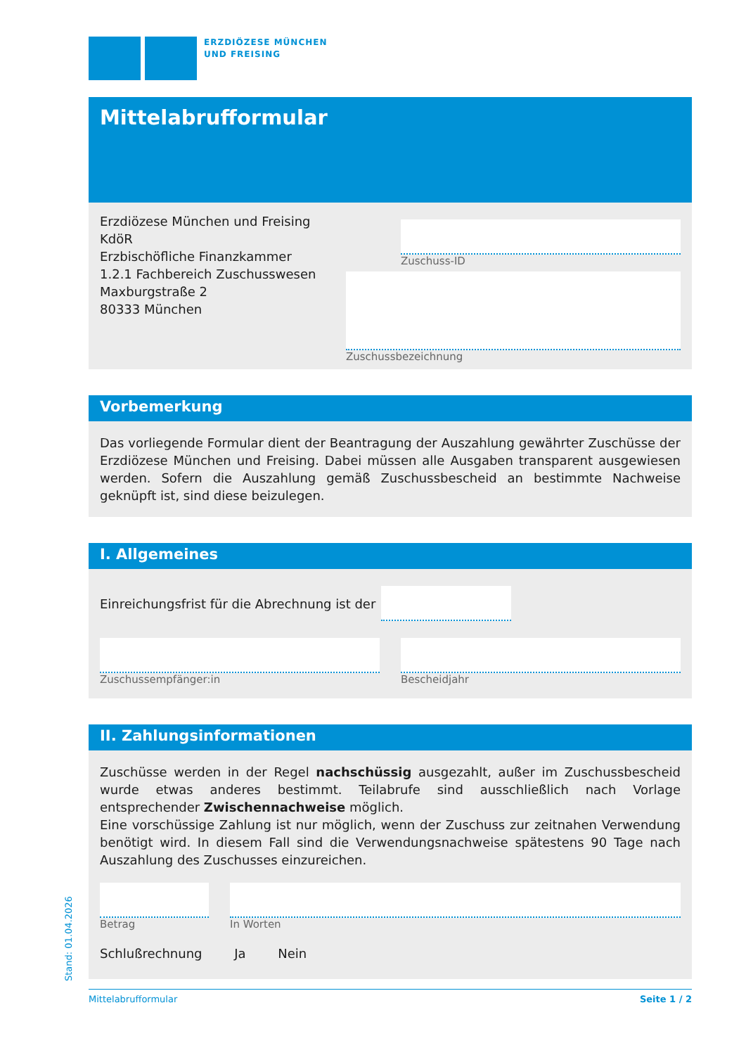ERZDIÖZESE MÜNCHEN
UND FREISING
Mittelabrufformular
Erzdiözese München und Freising KdöR
Erzbischöfliche Finanzkammer
1.2.1 Fachbereich Zuschusswesen
Maxburgstraße 2
80333 München
Zuschuss-ID
Zuschussbezeichnung
Vorbemerkung
Das vorliegende Formular dient der Beantragung der Auszahlung gewährter Zuschüsse der Erzdiözese München und Freising. Dabei müssen alle Ausgaben transparent ausgewiesen werden. Sofern die Auszahlung gemäß Zuschussbescheid an bestimmte Nachweise geknüpft ist, sind diese beizulegen.
I. Allgemeines
Einreichungsfrist für die Abrechnung ist der
Zuschussempfänger:in Bescheidjahr
II. Zahlungsinformationen
Zuschüsse werden in der Regel nachschüssig ausgezahlt, außer im Zuschussbescheid wurde etwas anderes bestimmt. Teilabrufe sind ausschließlich nach Vorlage entsprechender Zwischennachweise möglich.
Eine vorschüssige Zahlung ist nur möglich, wenn der Zuschuss zur zeitnahen Verwendung benötigt wird. In diesem Fall sind die Verwendungsnachweise spätestens 90 Tage nach Auszahlung des Zuschusses einzureichen.
Betrag In Worten
Schlußrechnung Ja Nein
Mittelabrufformular Seite 1 / 2
Stand: 01.04.2026